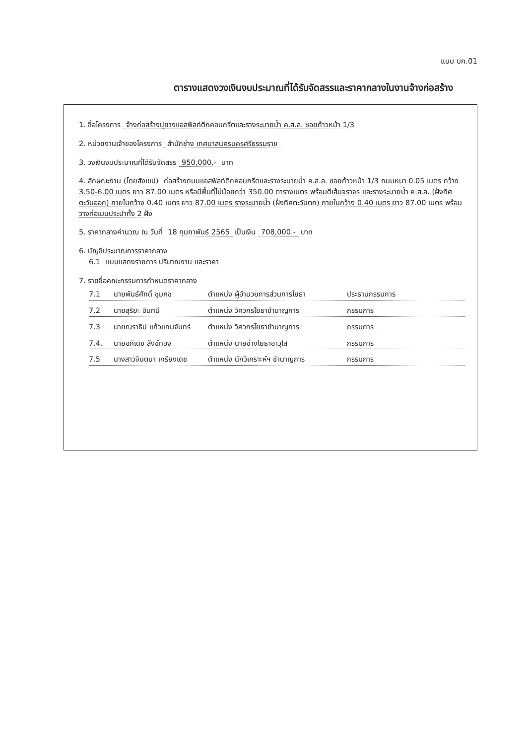แบบ บก.01
ตารางแสดงวงเงินงบประมาณที่ได้รับจัดสรรและราคากลางในงานจ้างก่อสร้าง
1. ชื่อโครงการ จ้างก่อสร้างปูยางแอสฟัลท์ติกคอนกรีตและรางระบายน้ำ ค.ส.ล. ซอยก้าวหน้า 1/3
2. หน่วยงานเจ้าของโครงการ สำนักช่าง เทศบาลนครนครศรีธรรมราช
3. วงเงินงบประมาณที่ได้รับจัดสรร 950,000.- บาท
4. ลักษณะงาน (โดยสังเขป) ก่อสร้างถนนแอสฟัลท์ติกคอนกรีตและรางระบายน้ำ ค.ส.ล. ซอยก้าวหน้า 1/3 ถนนหนา 0.05 เมตร กว้าง 3.50-6.00 เมตร ยาว 87.00 เมตร หรือมีพื้นที่ไม่น้อยกว่า 350.00 ตารางเมตร พร้อมตีเส้นจราจร และรางระบายน้ำ ค.ส.ล. (ฝั่งทิศตะวันออก) ภายในกว้าง 0.40 เมตร ยาว 87.00 เมตร รางระบายน้ำ (ฝั่งทิศตะวันตก) ภายในกว้าง 0.40 เมตร ยาว 87.00 เมตร พร้อมวางท่อเมนประปาทั้ง 2 ฝั่ง
5. ราคากลางคำนวณ ณ วันที่ 18 กุมภาพันธ์ 2565 เป็นเงิน 708,000.- บาท
6. บัญชีประมาณการราคากลาง
6.1 แบบแสดงรายการ ปริมาณงาน และราคา
7. รายชื่อคณะกรรมการกำหนดราคากลาง
7.1 นายพันธ์ศักดิ์ ชุมคช ตำแหน่ง ผู้อำนวยการส่วนการโยธา ประธานกรรมการ
7.2 นายสุริยะ อินทนี ตำแหน่ง วิศวกรโยธาชำนาญการ กรรมการ
7.3 นายณราธิป แก้วแกมจันทร์ ตำแหน่ง วิศวกรโยธาชำนาญการ กรรมการ
7.4. นายอภิเดช สังข์ทอง ตำแหน่ง นายช่างโยธาอาวุโส กรรมการ
7.5 นางสาวจินตนา เกรียงเดช ตำแหน่ง นักวิเคราะห์ฯ ชำนาญการ กรรมการ